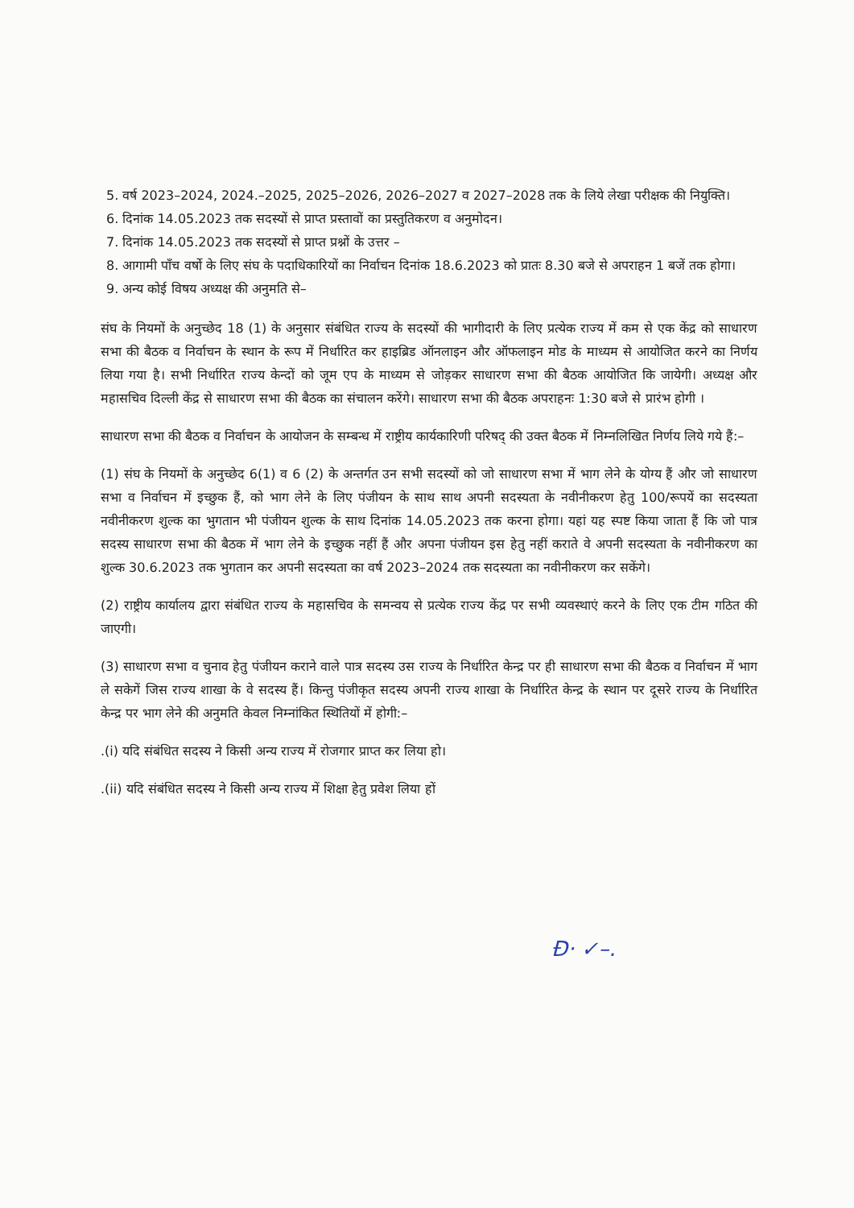5. वर्ष 2023–2024, 2024.–2025, 2025–2026, 2026–2027 व 2027–2028 तक के लिये लेखा परीक्षक की नियुक्ति।
6. दिनांक 14.05.2023 तक सदस्यों से प्राप्त प्रस्तावों का प्रस्तुतिकरण व अनुमोदन।
7. दिनांक 14.05.2023 तक सदस्यों से प्राप्त प्रश्नों के उत्तर –
8. आगामी पाँच वर्षो के लिए संघ के पदाधिकारियों का निर्वाचन दिनांक 18.6.2023 को प्रातः 8.30 बजे से अपराहन 1 बजें तक होगा।
9. अन्य कोई विषय अध्यक्ष की अनुमति से–
संघ के नियमों के अनुच्छेद 18 (1) के अनुसार संबंधित राज्य के सदस्यों की भागीदारी के लिए प्रत्येक राज्य में कम से एक केंद्र को साधारण सभा की बैठक व निर्वाचन के स्थान के रूप में निर्धारित कर हाइब्रिड ऑनलाइन और ऑफलाइन मोड के माध्यम से आयोजित करने का निर्णय लिया गया है। सभी निर्धारित राज्य केन्दों को जूम एप के माध्यम से जोड़कर साधारण सभा की बैठक आयोजित कि जायेगी। अध्यक्ष और महासचिव दिल्ली केंद्र से साधारण सभा की बैठक का संचालन करेंगे। साधारण सभा की बैठक अपराहनः 1:30 बजे से प्रारंभ होगी ।
साधारण सभा की बैठक व निर्वाचन के आयोजन के सम्बन्ध में राष्ट्रीय कार्यकारिणी परिषद् की उक्त बैठक में निम्नलिखित निर्णय लिये गये हैं:–
(1) संघ के नियमों के अनुच्छेद 6(1) व 6 (2) के अन्तर्गत उन सभी सदस्यों को जो साधारण सभा में भाग लेने के योग्य हैं और जो साधारण सभा व निर्वाचन में इच्छुक हैं, को भाग लेने के लिए पंजीयन के साथ साथ अपनी सदस्यता के नवीनीकरण हेतु 100/रूपयें का सदस्यता नवीनीकरण शुल्क का भुगतान भी पंजीयन शुल्क के साथ दिनांक 14.05.2023 तक करना होगा। यहां यह स्पष्ट किया जाता हैं कि जो पात्र सदस्य साधारण सभा की बैठक में भाग लेने के इच्छुक नहीं हैं और अपना पंजीयन इस हेतु नहीं कराते वे अपनी सदस्यता के नवीनीकरण का शुल्क 30.6.2023 तक भुगतान कर अपनी सदस्यता का वर्ष 2023–2024 तक सदस्यता का नवीनीकरण कर सकेंगे।
(2) राष्ट्रीय कार्यालय द्वारा संबंधित राज्य के महासचिव के समन्वय से प्रत्येक राज्य केंद्र पर सभी व्यवस्थाएं करने के लिए एक टीम गठित की जाएगी।
(3) साधारण सभा व चुनाव हेतु पंजीयन कराने वाले पात्र सदस्य उस राज्य के निर्धारित केन्द्र पर ही साधारण सभा की बैठक व निर्वाचन में भाग ले सकेगें जिस राज्य शाखा के वे सदस्य हैं। किन्तु पंजीकृत सदस्य अपनी राज्य शाखा के निर्धारित केन्द्र के स्थान पर दूसरे राज्य के निर्धारित केन्द्र पर भाग लेने की अनुमति केवल निम्नांकित स्थितियों में होगी:–
.(i) यदि संबंधित सदस्य ने किसी अन्य राज्य में रोजगार प्राप्त कर लिया हो।
.(ii) यदि संबंधित सदस्य ने किसी अन्य राज्य में शिक्षा हेतु प्रवेश लिया हों
Ɖ· ✓–.